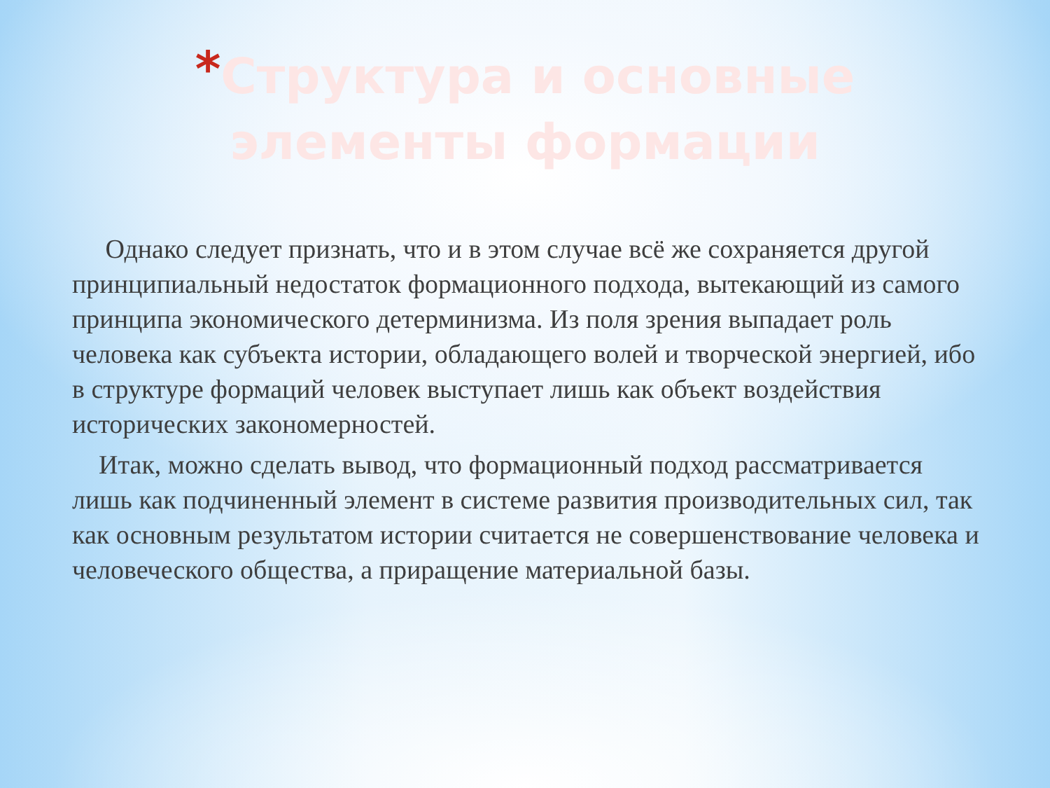*Структура и основные элементы формации
Однако следует признать, что и в этом случае всё же сохраняется другой принципиальный недостаток формационного подхода, вытекающий из самого принципа экономического детерминизма. Из поля зрения выпадает роль человека как субъекта истории, обладающего волей и творческой энергией, ибо в структуре формаций человек выступает лишь как объект воздействия исторических закономерностей.
Итак, можно сделать вывод, что формационный подход рассматривается лишь как подчиненный элемент в системе развития производительных сил, так как основным результатом истории считается не совершенствование человека и человеческого общества, а приращение материальной базы.